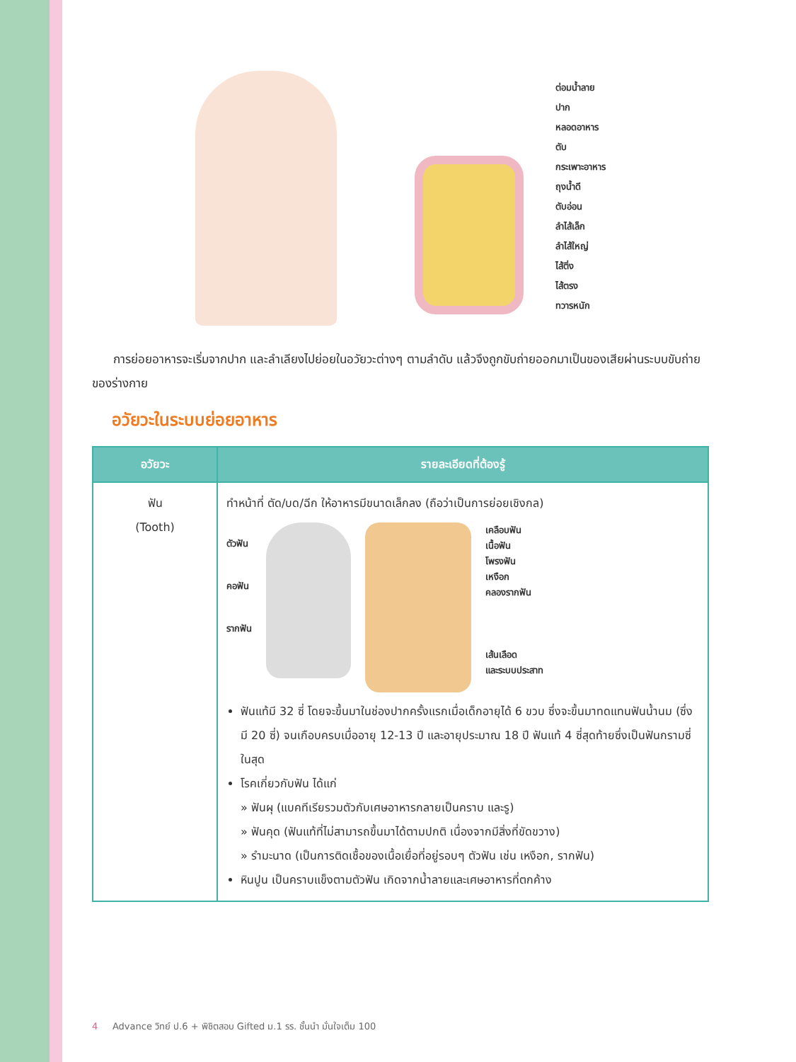ต่อมน้ำลาย
ปาก
หลอดอาหาร
ตับ
กระเพาะอาหาร
ถุงน้ำดี
ตับอ่อน
ลำไส้เล็ก
ลำไส้ใหญ่
ไส้ติ่ง
ไส้ตรง
ทวารหนัก
การย่อยอาหารจะเริ่มจากปาก และลำเลียงไปย่อยในอวัยวะต่างๆ ตามลำดับ แล้วจึงถูกขับถ่ายออกมาเป็นของเสียผ่านระบบขับถ่ายของร่างกาย
อวัยวะในระบบย่อยอาหาร
| อวัยวะ | รายละเอียดที่ต้องรู้ |
| --- | --- |
| ฟัน (Tooth) | ทำหน้าที่ ตัด/บด/ฉีก ให้อาหารมีขนาดเล็กลง (ถือว่าเป็นการย่อยเชิงกล) ตัวฟัน คอฟัน รากฟัน เคลือบฟัน เนื้อฟัน โพรงฟัน เหงือก คลองรากฟัน เส้นเลือด และระบบประสาท ฟันแท้มี 32 ซี่ โดยจะขึ้นมาในช่องปากครั้งแรกเมื่อเด็กอายุได้ 6 ขวบ ซึ่งจะขึ้นมาทดแทนฟันน้ำนม (ซึ่งมี 20 ซี่) จนเกือบครบเมื่ออายุ 12-13 ปี และอายุประมาณ 18 ปี ฟันแท้ 4 ซี่สุดท้ายซึ่งเป็นฟันกรามซี่ในสุด โรคเกี่ยวกับฟัน ได้แก่ » ฟันผุ (แบคทีเรียรวมตัวกับเศษอาหารกลายเป็นคราบ และรู) » ฟันคุด (ฟันแท้ที่ไม่สามารถขึ้นมาได้ตามปกติ เนื่องจากมีสิ่งที่ขัดขวาง) » รำมะนาด (เป็นการติดเชื้อของเนื้อเยื่อที่อยู่รอบๆ ตัวฟัน เช่น เหงือก, รากฟัน) หินปูน เป็นคราบแข็งตามตัวฟัน เกิดจากน้ำลายและเศษอาหารที่ตกค้าง |
4 Advance วิทย์ ป.6 + พิชิตสอบ Gifted ม.1 รร. ชั้นนำ มั่นใจเต็ม 100